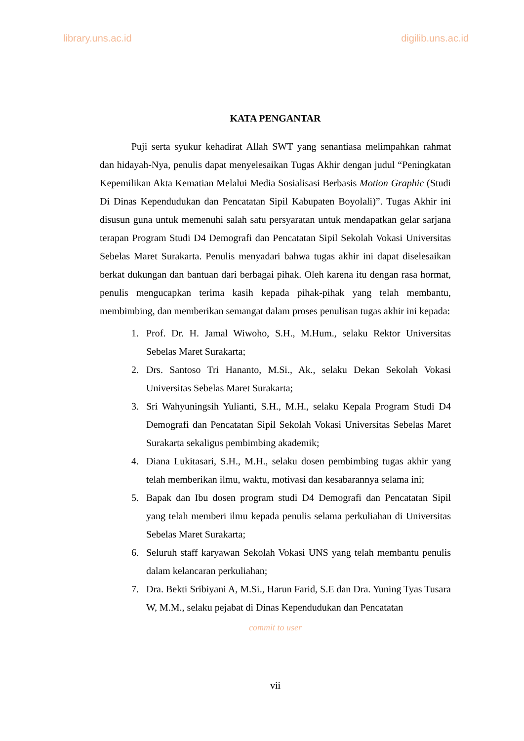library.uns.ac.id digilib.uns.ac.id
KATA PENGANTAR
Puji serta syukur kehadirat Allah SWT yang senantiasa melimpahkan rahmat dan hidayah-Nya, penulis dapat menyelesaikan Tugas Akhir dengan judul “Peningkatan Kepemilikan Akta Kematian Melalui Media Sosialisasi Berbasis Motion Graphic (Studi Di Dinas Kependudukan dan Pencatatan Sipil Kabupaten Boyolali)”. Tugas Akhir ini disusun guna untuk memenuhi salah satu persyaratan untuk mendapatkan gelar sarjana terapan Program Studi D4 Demografi dan Pencatatan Sipil Sekolah Vokasi Universitas Sebelas Maret Surakarta. Penulis menyadari bahwa tugas akhir ini dapat diselesaikan berkat dukungan dan bantuan dari berbagai pihak. Oleh karena itu dengan rasa hormat, penulis mengucapkan terima kasih kepada pihak-pihak yang telah membantu, membimbing, dan memberikan semangat dalam proses penulisan tugas akhir ini kepada:
1. Prof. Dr. H. Jamal Wiwoho, S.H., M.Hum., selaku Rektor Universitas Sebelas Maret Surakarta;
2. Drs. Santoso Tri Hananto, M.Si., Ak., selaku Dekan Sekolah Vokasi Universitas Sebelas Maret Surakarta;
3. Sri Wahyuningsih Yulianti, S.H., M.H., selaku Kepala Program Studi D4 Demografi dan Pencatatan Sipil Sekolah Vokasi Universitas Sebelas Maret Surakarta sekaligus pembimbing akademik;
4. Diana Lukitasari, S.H., M.H., selaku dosen pembimbing tugas akhir yang telah memberikan ilmu, waktu, motivasi dan kesabarannya selama ini;
5. Bapak dan Ibu dosen program studi D4 Demografi dan Pencatatan Sipil yang telah memberi ilmu kepada penulis selama perkuliahan di Universitas Sebelas Maret Surakarta;
6. Seluruh staff karyawan Sekolah Vokasi UNS yang telah membantu penulis dalam kelancaran perkuliahan;
7. Dra. Bekti Sribiyani A, M.Si., Harun Farid, S.E dan Dra. Yuning Tyas Tusara W, M.M., selaku pejabat di Dinas Kependudukan dan Pencatatan
commit to user
vii